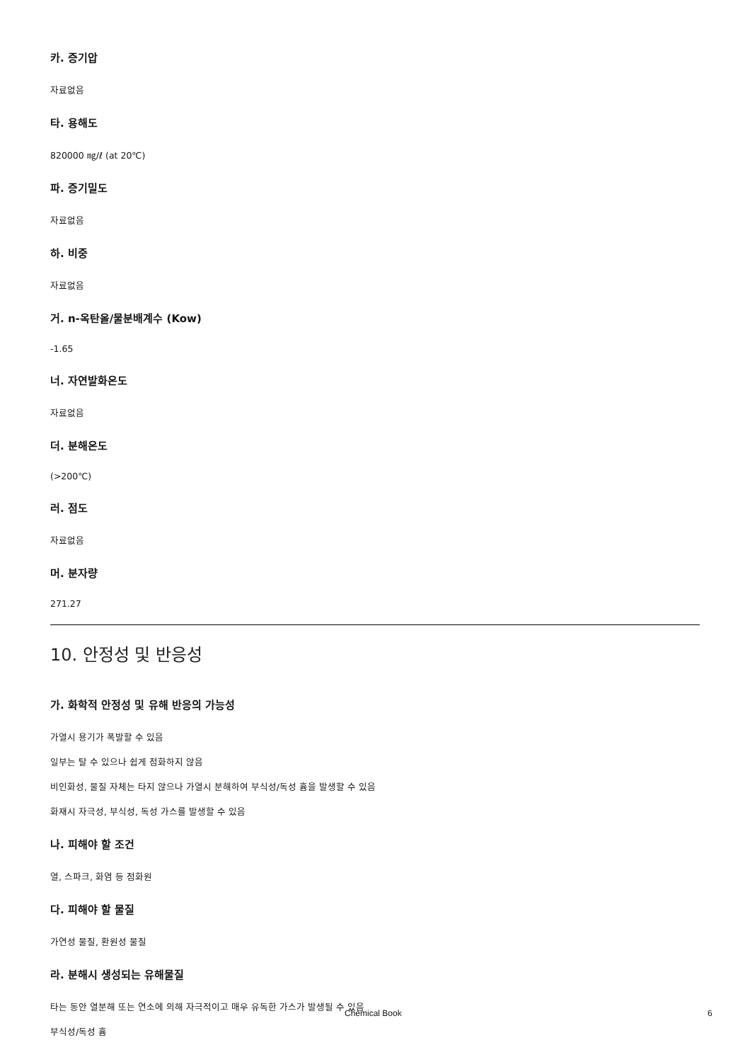카. 증기압
자료없음
타. 용해도
820000 ㎎/ℓ (at 20℃)
파. 증기밀도
자료없음
하. 비중
자료없음
거. n-옥탄올/물분배계수 (Kow)
-1.65
너. 자연발화온도
자료없음
더. 분해온도
(>200℃)
러. 점도
자료없음
머. 분자량
271.27
10. 안정성 및 반응성
가. 화학적 안정성 및 유해 반응의 가능성
가열시 용기가 폭발할 수 있음
일부는 탈 수 있으나 쉽게 점화하지 않음
비인화성, 물질 자체는 타지 않으나 가열시 분해하여 부식성/독성 흄을 발생할 수 있음
화재시 자극성, 부식성, 독성 가스를 발생할 수 있음
나. 피해야 할 조건
열, 스파크, 화염 등 점화원
다. 피해야 할 물질
가연성 물질, 환원성 물질
라. 분해시 생성되는 유해물질
타는 동안 열분해 또는 연소에 의해 자극적이고 매우 유독한 가스가 발생될 수 있음
부식성/독성 흄
Chemical Book 6